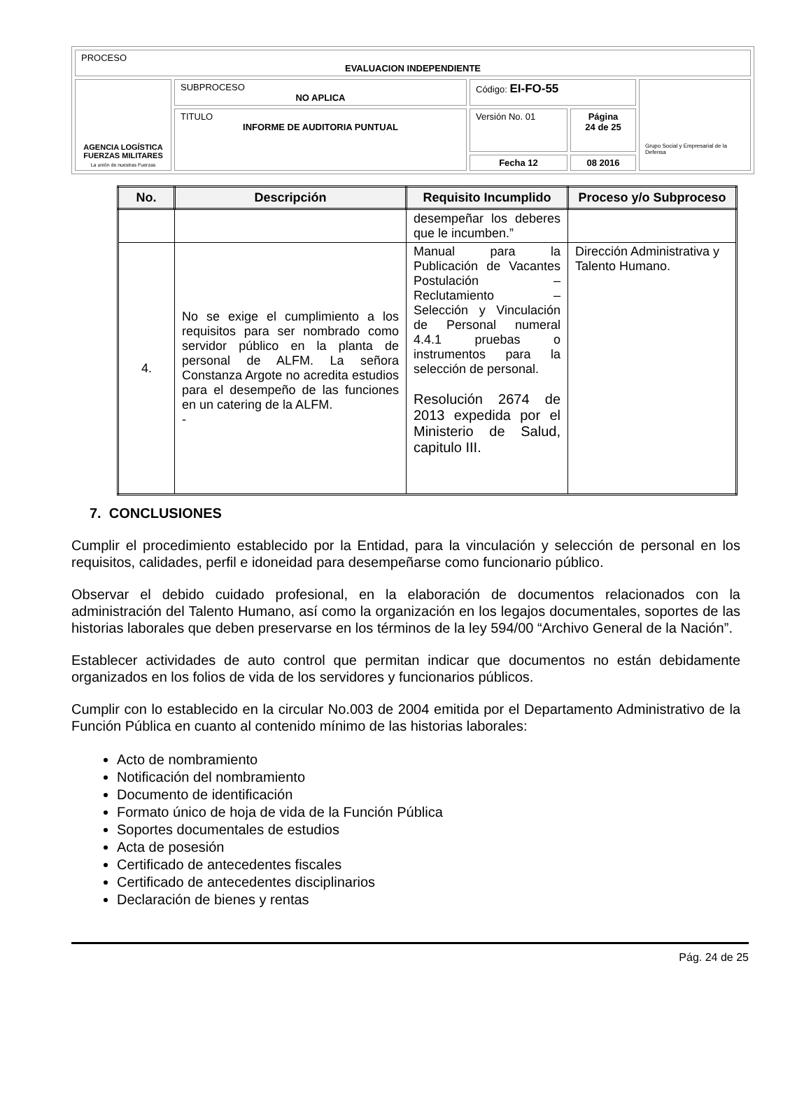| PROCESO EVALUACION INDEPENDIENTE | | | | |
| AGENCIA LOGÍSTICA FUERZAS MILITARES La unión de nuestras Fuerzas | SUBPROCESO NO APLICA | Código: EI-FO-55 | | Grupo Social y Empresarial de la Defensa |
| | TITULO INFORME DE AUDITORIA PUNTUAL | Versión No. 01 | Página 24 de 25 | |
| | | Fecha 12 | 08 2016 | |
| No. | Descripción | Requisito Incumplido | Proceso y/o Subproceso |
| --- | --- | --- | --- |
| | | desempeñar los deberes que le incumben.” | |
| 4. | No se exige el cumplimiento a los requisitos para ser nombrado como servidor público en la planta de personal de ALFM. La señora Constanza Argote no acredita estudios para el desempeño de las funciones en un catering de la ALFM. - | Manual para la Publicación de Vacantes Postulación – Reclutamiento – Selección y Vinculación de Personal numeral 4.4.1 pruebas o instrumentos para la selección de personal. Resolución 2674 de 2013 expedida por el Ministerio de Salud, capitulo III. | Dirección Administrativa y Talento Humano. |
7. CONCLUSIONES
Cumplir el procedimiento establecido por la Entidad, para la vinculación y selección de personal en los requisitos, calidades, perfil e idoneidad para desempeñarse como funcionario público.
Observar el debido cuidado profesional, en la elaboración de documentos relacionados con la administración del Talento Humano, así como la organización en los legajos documentales, soportes de las historias laborales que deben preservarse en los términos de la ley 594/00 “Archivo General de la Nación”.
Establecer actividades de auto control que permitan indicar que documentos no están debidamente organizados en los folios de vida de los servidores y funcionarios públicos.
Cumplir con lo establecido en la circular No.003 de 2004 emitida por el Departamento Administrativo de la Función Pública en cuanto al contenido mínimo de las historias laborales:
Acto de nombramiento
Notificación del nombramiento
Documento de identificación
Formato único de hoja de vida de la Función Pública
Soportes documentales de estudios
Acta de posesión
Certificado de antecedentes fiscales
Certificado de antecedentes disciplinarios
Declaración de bienes y rentas
Pág. 24 de 25